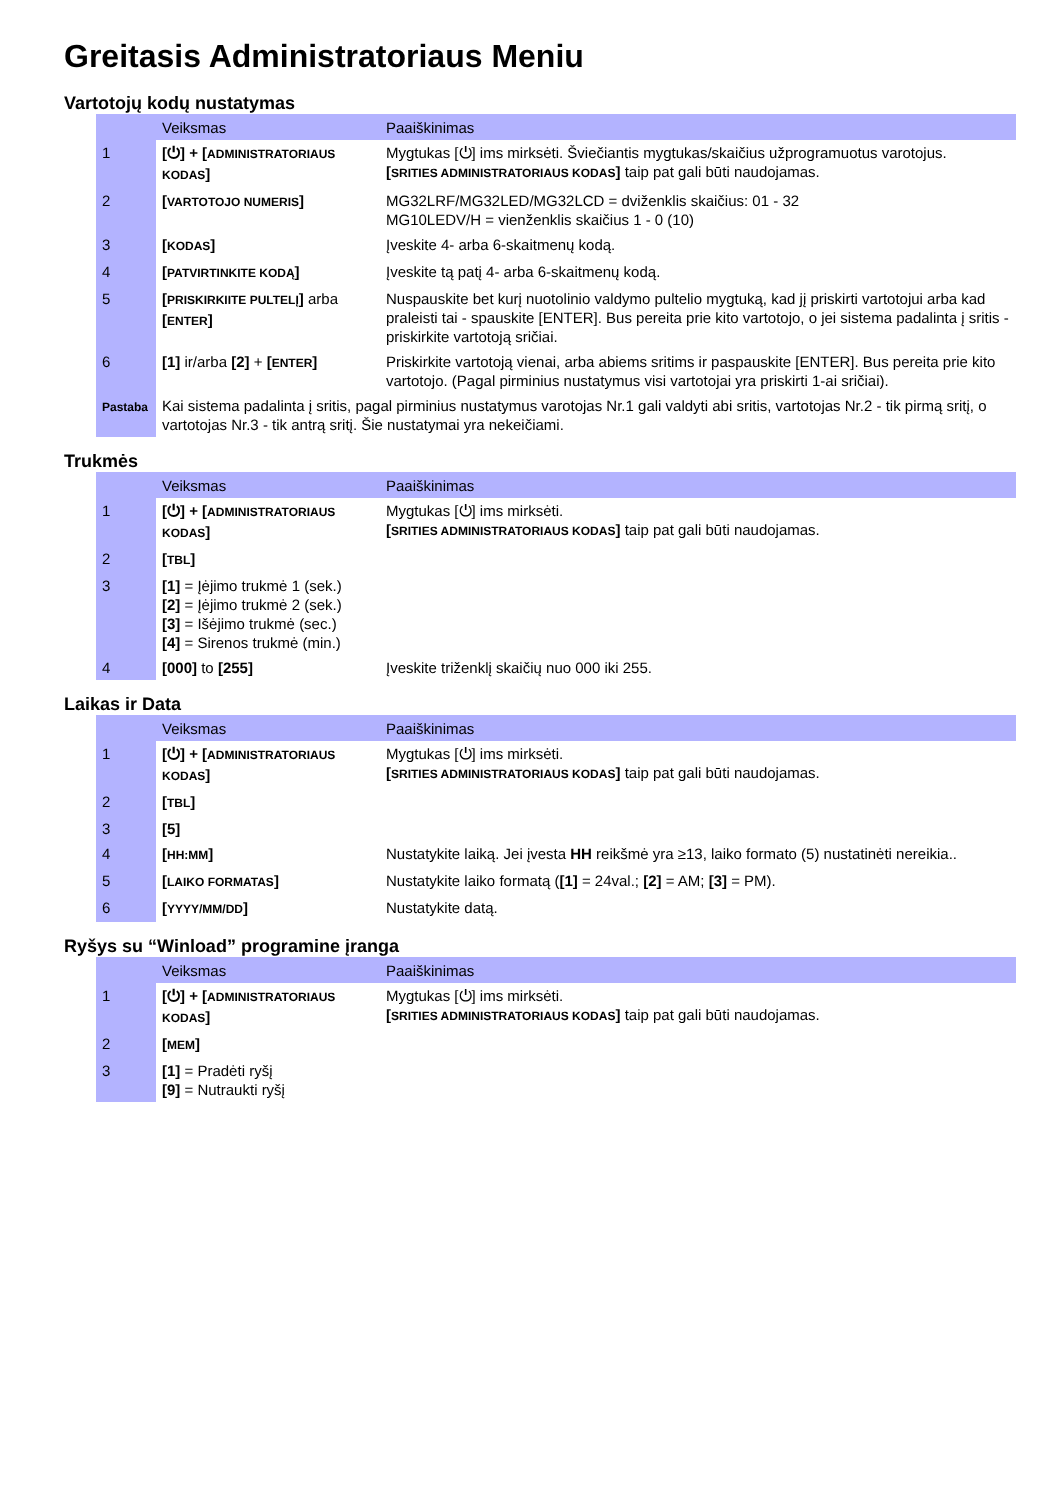Greitasis Administratoriaus Meniu
Vartotojų kodų nustatymas
| | Veiksmas | Paaiškinimas |
| --- | --- | --- |
| 1 | [⏻] + [ ADMINISTRATORIAUS KODAS ] | Mygtukas [⏻] ims mirksėti. Šviečiantis mygtukas/skaičius užprogramuotus varotojus. [ SRITIES ADMINISTRATORIAUS KODAS ] taip pat gali būti naudojamas. |
| 2 | [ VARTOTOJO NUMERIS ] | MG32LRF/MG32LED/MG32LCD = dviženklis skaičius: 01 - 32 MG10LEDV/H = vienženklis skaičius 1 - 0 (10) |
| 3 | [ KODAS ] | Įveskite 4- arba 6-skaitmenų kodą. |
| 4 | [ PATVIRTINKITE KODĄ ] | Įveskite tą patį 4- arba 6-skaitmenų kodą. |
| 5 | [ PRISKIRKIITE PULTELĮ ] arba [ ENTER ] | Nuspauskite bet kurį nuotolinio valdymo pultelio mygtuką, kad jį priskirti vartotojui arba kad praleisti tai - spauskite [ENTER]. Bus pereita prie kito vartotojo, o jei sistema padalinta į sritis - priskirkite vartotoją sričiai. |
| 6 | [1] ir/arba [2] + [ ENTER ] | Priskirkite vartotoją vienai, arba abiems sritims ir paspauskite [ENTER]. Bus pereita prie kito vartotojo. (Pagal pirminius nustatymus visi vartotojai yra priskirti 1-ai sričiai). |
| Pastaba | Kai sistema padalinta į sritis, pagal pirminius nustatymus varotojas Nr.1 gali valdyti abi sritis, vartotojas Nr.2 - tik pirmą sritį, o vartotojas Nr.3 - tik antrą sritį. Šie nustatymai yra nekeičiami. | |
Trukmės
| | Veiksmas | Paaiškinimas |
| --- | --- | --- |
| 1 | [⏻] + [ ADMINISTRATORIAUS KODAS ] | Mygtukas [⏻] ims mirksėti. [ SRITIES ADMINISTRATORIAUS KODAS ] taip pat gali būti naudojamas. |
| 2 | [ TBL ] | |
| 3 | [1] = Įėjimo trukmė 1 (sek.) [2] = Įėjimo trukmė 2 (sek.) [3] = Išėjimo trukmė (sec.) [4] = Sirenos trukmė (min.) | |
| 4 | [000] to [255] | Įveskite triženklį skaičių nuo 000 iki 255. |
Laikas ir Data
| | Veiksmas | Paaiškinimas |
| --- | --- | --- |
| 1 | [⏻] + [ ADMINISTRATORIAUS KODAS ] | Mygtukas [⏻] ims mirksėti. [ SRITIES ADMINISTRATORIAUS KODAS ] taip pat gali būti naudojamas. |
| 2 | [ TBL ] | |
| 3 | [5] | |
| 4 | [ HH:MM ] | Nustatykite laiką. Jei įvesta HH reikšmė yra ≥13, laiko formato (5) nustatinėti nereikia.. |
| 5 | [ LAIKO FORMATAS ] | Nustatykite laiko formatą ( [1] = 24val.; [2] = AM; [3] = PM). |
| 6 | [ YYYY/MM/DD ] | Nustatykite datą. |
Ryšys su “Winload” programine įranga
| | Veiksmas | Paaiškinimas |
| --- | --- | --- |
| 1 | [⏻] + [ ADMINISTRATORIAUS KODAS ] | Mygtukas [⏻] ims mirksėti. [ SRITIES ADMINISTRATORIAUS KODAS ] taip pat gali būti naudojamas. |
| 2 | [ MEM ] | |
| 3 | [1] = Pradėti ryšį [9] = Nutraukti ryšį | |